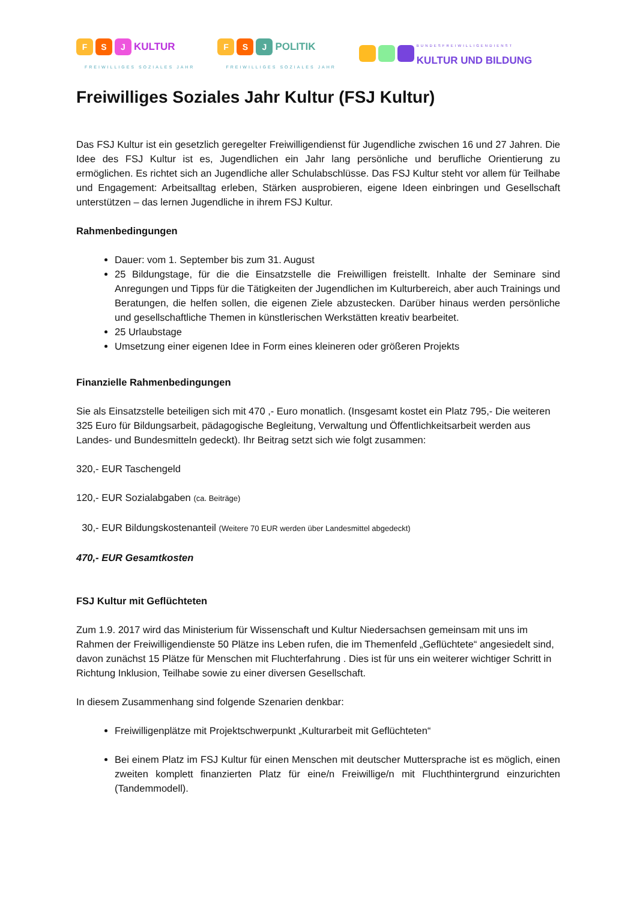F S J KULTUR
FREIWILLIGES SOZIALES JAHR
F S J POLITIK
FREIWILLIGES SOZIALES JAHR
BUNDESFREIWILLIGENDIENST
KULTUR UND BILDUNG
Freiwilliges Soziales Jahr Kultur (FSJ Kultur)
Das FSJ Kultur ist ein gesetzlich geregelter Freiwilligendienst für Jugendliche zwischen 16 und 27 Jahren. Die Idee des FSJ Kultur ist es, Jugendlichen ein Jahr lang persönliche und berufliche Orientierung zu ermöglichen. Es richtet sich an Jugendliche aller Schulabschlüsse. Das FSJ Kultur steht vor allem für Teilhabe und Engagement: Arbeitsalltag erleben, Stärken ausprobieren, eigene Ideen einbringen und Gesellschaft unterstützen – das lernen Jugendliche in ihrem FSJ Kultur.
Rahmenbedingungen
Dauer: vom 1. September bis zum 31. August
25 Bildungstage, für die die Einsatzstelle die Freiwilligen freistellt. Inhalte der Seminare sind Anregungen und Tipps für die Tätigkeiten der Jugendlichen im Kulturbereich, aber auch Trainings und Beratungen, die helfen sollen, die eigenen Ziele abzustecken. Darüber hinaus werden persönliche und gesellschaftliche Themen in künstlerischen Werkstätten kreativ bearbeitet.
25 Urlaubstage
Umsetzung einer eigenen Idee in Form eines kleineren oder größeren Projekts
Finanzielle Rahmenbedingungen
Sie als Einsatzstelle beteiligen sich mit 470 ,- Euro monatlich. (Insgesamt kostet ein Platz 795,- Die weiteren 325 Euro für Bildungsarbeit, pädagogische Begleitung, Verwaltung und Öffentlichkeitsarbeit werden aus Landes- und Bundesmitteln gedeckt). Ihr Beitrag setzt sich wie folgt zusammen:
320,- EUR Taschengeld
120,- EUR Sozialabgaben (ca. Beiträge)
30,- EUR Bildungskostenanteil (Weitere 70 EUR werden über Landesmittel abgedeckt)
470,- EUR Gesamtkosten
FSJ Kultur mit Geflüchteten
Zum 1.9. 2017 wird das Ministerium für Wissenschaft und Kultur Niedersachsen gemeinsam mit uns im Rahmen der Freiwilligendienste 50 Plätze ins Leben rufen, die im Themenfeld „Geflüchtete“ angesiedelt sind, davon zunächst 15 Plätze für Menschen mit Fluchterfahrung . Dies ist für uns ein weiterer wichtiger Schritt in Richtung Inklusion, Teilhabe sowie zu einer diversen Gesellschaft.
In diesem Zusammenhang sind folgende Szenarien denkbar:
Freiwilligenplätze mit Projektschwerpunkt „Kulturarbeit mit Geflüchteten“
Bei einem Platz im FSJ Kultur für einen Menschen mit deutscher Muttersprache ist es möglich, einen zweiten komplett finanzierten Platz für eine/n Freiwillige/n mit Fluchthintergrund einzurichten (Tandemmodell).